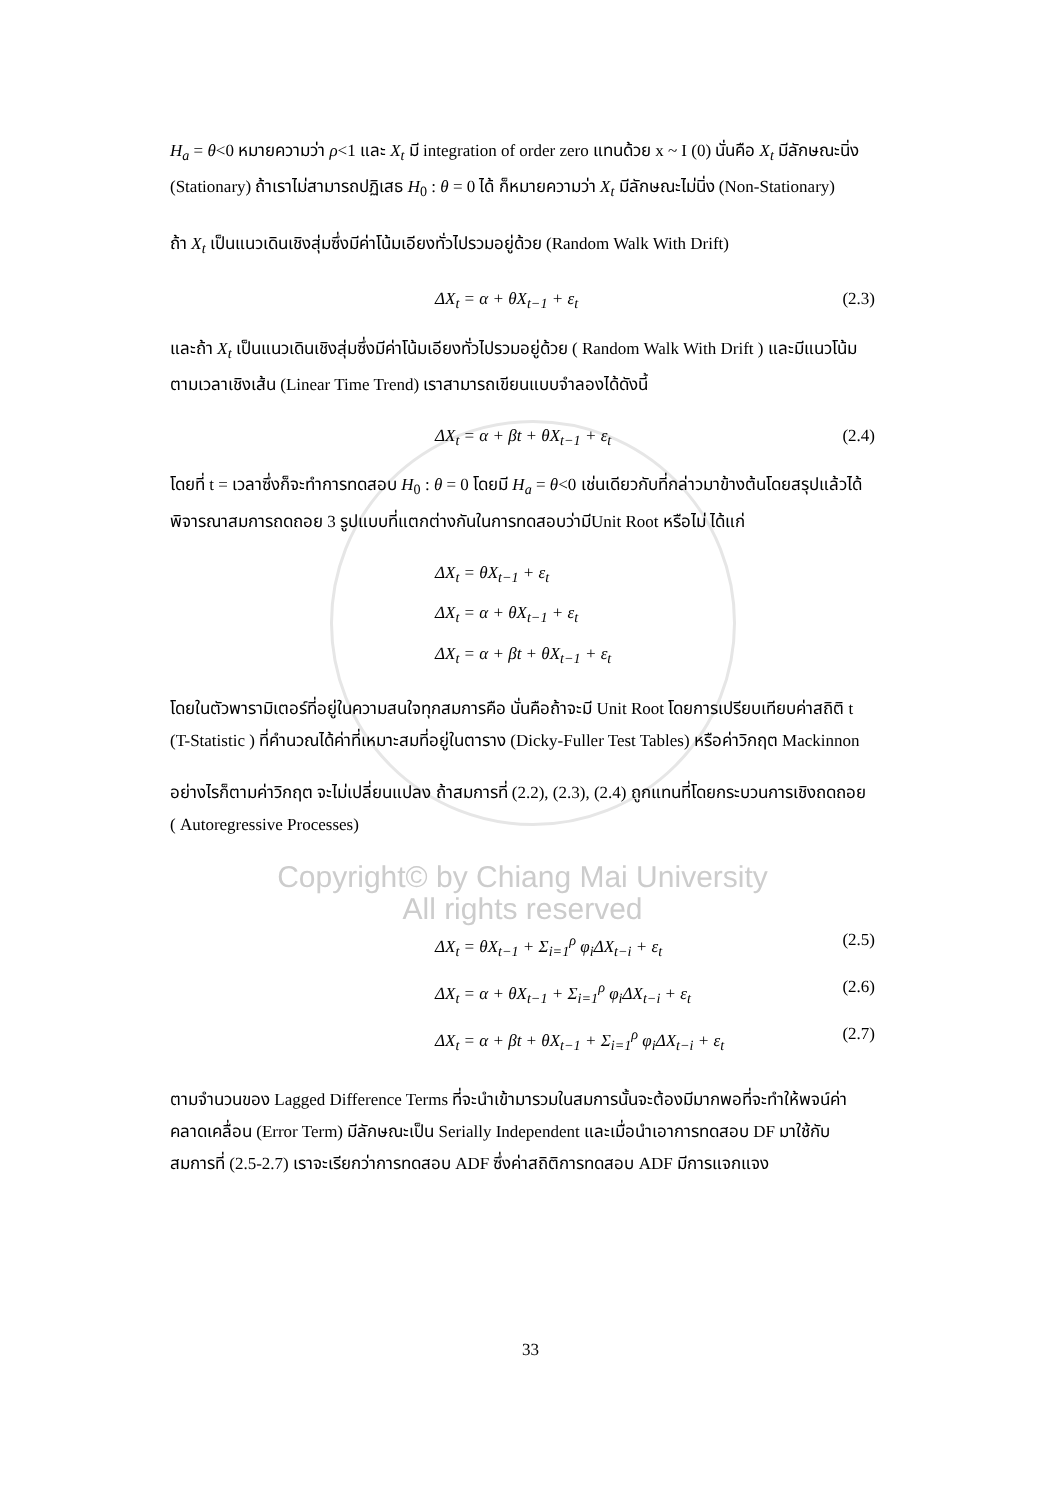H<sub>a</sub> = θ<0 หมายความว่า ρ<1 และ X<sub>t</sub> มี integration of order zero แทนด้วย x ~ I (0) นั่นคือ X<sub>t</sub> มีลักษณะนิ่ง (Stationary) ถ้าเราไม่สามารถปฏิเสธ H<sub>0</sub> : θ = 0 ได้ ก็หมายความว่า X<sub>t</sub> มีลักษณะไม่นิ่ง (Non-Stationary)
ถ้า X<sub>t</sub> เป็นแนวเดินเชิงสุ่มซึ่งมีค่าโน้มเอียงทั่วไปรวมอยู่ด้วย (Random Walk With Drift)
ΔX<sub>t</sub> = α + θX<sub>t−1</sub> + ε<sub>t</sub> (2.3)
และถ้า X<sub>t</sub> เป็นแนวเดินเชิงสุ่มซึ่งมีค่าโน้มเอียงทั่วไปรวมอยู่ด้วย ( Random Walk With Drift ) และมีแนวโน้มตามเวลาเชิงเส้น (Linear Time Trend) เราสามารถเขียนแบบจำลองได้ดังนี้
ΔX<sub>t</sub> = α + βt + θX<sub>t−1</sub> + ε<sub>t</sub> (2.4)
โดยที่ t = เวลาซึ่งก็จะทำการทดสอบ H<sub>0</sub> : θ = 0 โดยมี H<sub>a</sub> = θ<0 เช่นเดียวกับที่กล่าวมาข้างต้นโดยสรุปแล้วได้พิจารณาสมการถดถอย 3 รูปแบบที่แตกต่างกันในการทดสอบว่ามีUnit Root หรือไม่ ได้แก่
ΔX<sub>t</sub> = θX<sub>t−1</sub> + ε<sub>t</sub>
ΔX<sub>t</sub> = α + θX<sub>t−1</sub> + ε<sub>t</sub>
ΔX<sub>t</sub> = α + βt + θX<sub>t−1</sub> + ε<sub>t</sub>
โดยในตัวพารามิเตอร์ที่อยู่ในความสนใจทุกสมการคือ นั่นคือถ้าจะมี Unit Root โดยการเปรียบเทียบค่าสถิติ t (T-Statistic ) ที่คำนวณได้ค่าที่เหมาะสมที่อยู่ในตาราง (Dicky-Fuller Test Tables) หรือค่าวิกฤต Mackinnon
อย่างไรก็ตามค่าวิกฤต จะไม่เปลี่ยนแปลง ถ้าสมการที่ (2.2), (2.3), (2.4) ถูกแทนที่โดยกระบวนการเชิงถดถอย ( Autoregressive Processes)
Copyright© by Chiang Mai University
All rights reserved
ΔX<sub>t</sub> = θX<sub>t−1</sub> + Σ<sub>i=1</sub><sup>ρ</sup> φ<sub>i</sub>ΔX<sub>t−i</sub> + ε<sub>t</sub> (2.5)
ΔX<sub>t</sub> = α + θX<sub>t−1</sub> + Σ<sub>i=1</sub><sup>ρ</sup> φ<sub>i</sub>ΔX<sub>t−i</sub> + ε<sub>t</sub> (2.6)
ΔX<sub>t</sub> = α + βt + θX<sub>t−1</sub> + Σ<sub>i=1</sub><sup>ρ</sup> φ<sub>i</sub>ΔX<sub>t−i</sub> + ε<sub>t</sub> (2.7)
ตามจำนวนของ Lagged Difference Terms ที่จะนำเข้ามารวมในสมการนั้นจะต้องมีมากพอที่จะทำให้พจน์ค่าคลาดเคลื่อน (Error Term) มีลักษณะเป็น Serially Independent และเมื่อนำเอาการทดสอบ DF มาใช้กับสมการที่ (2.5-2.7) เราจะเรียกว่าการทดสอบ ADF ซึ่งค่าสถิติการทดสอบ ADF มีการแจกแจง
33